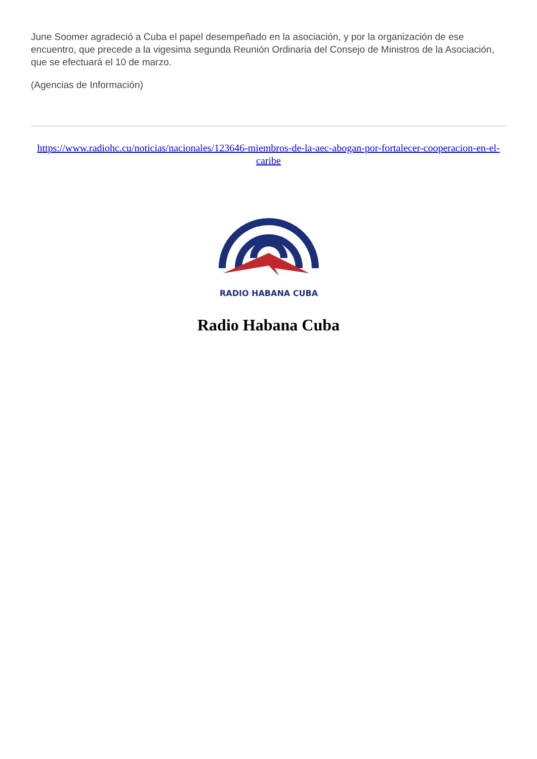June Soomer agradeció a Cuba el papel desempeñado en la asociación, y por la organización de ese encuentro, que precede a la vigesima segunda Reunión Ordinaria del Consejo de Ministros de la Asociación, que se efectuará el 10 de marzo.
(Agencias de Información)
https://www.radiohc.cu/noticias/nacionales/123646-miembros-de-la-aec-abogan-por-fortalecer-cooperacion-en-el-caribe
RADIO HABANA CUBA
Radio Habana Cuba